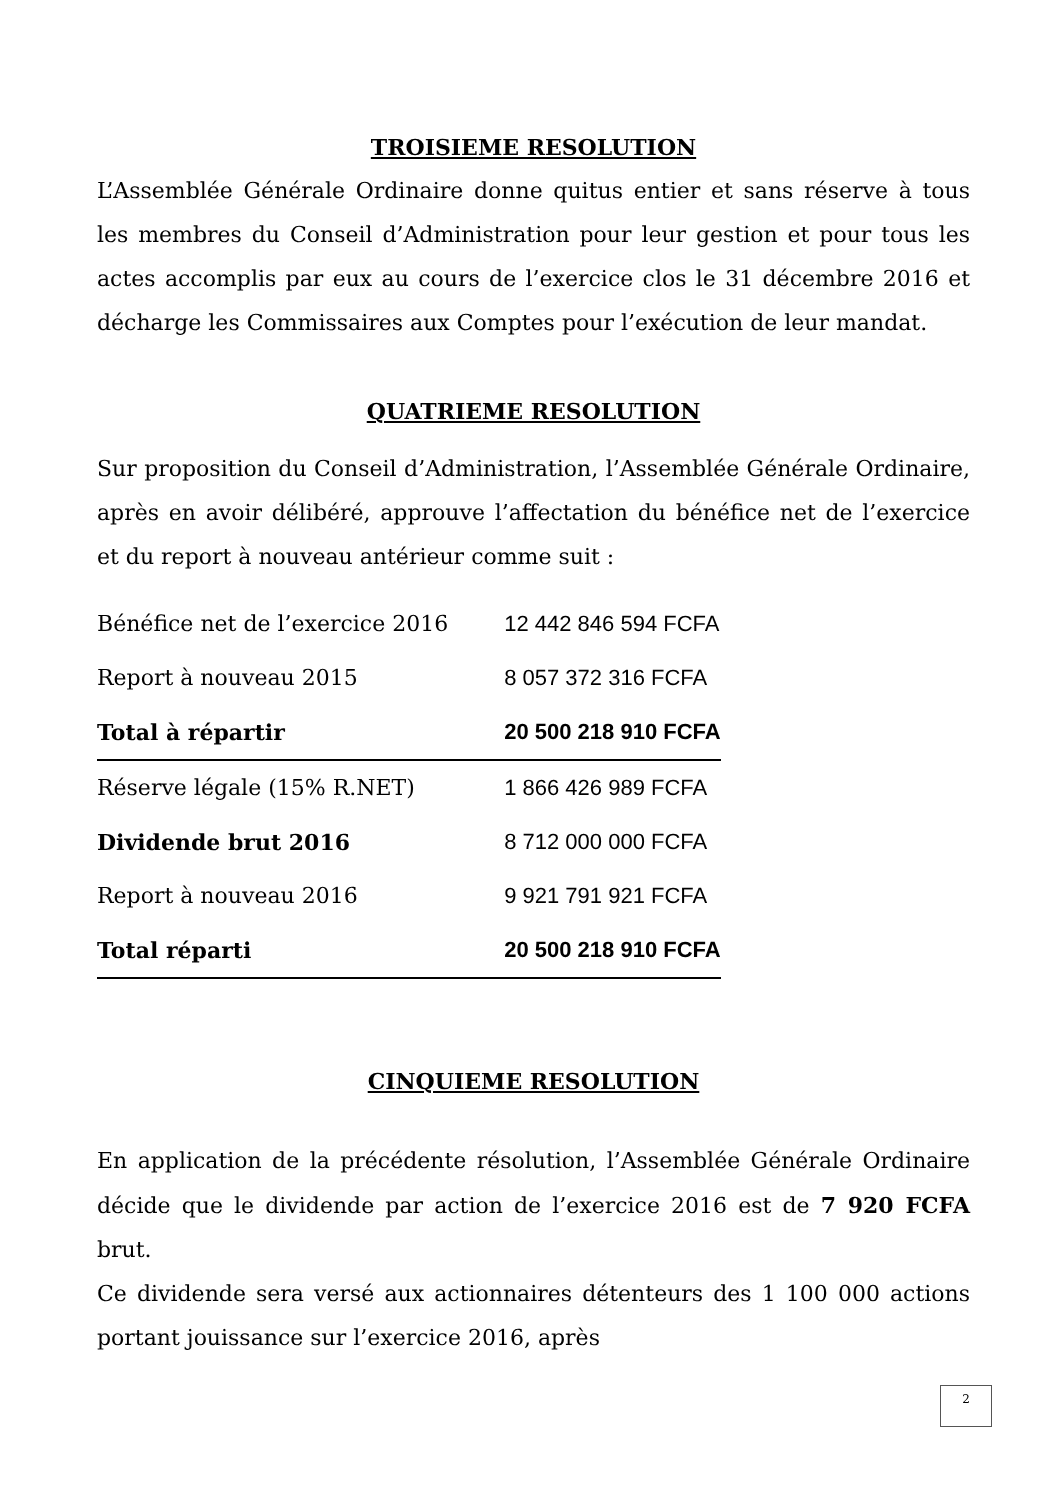TROISIEME RESOLUTION
L’Assemblée Générale Ordinaire donne quitus entier et sans réserve à tous les membres du Conseil d’Administration pour leur gestion et pour tous les actes accomplis par eux au cours de l’exercice clos le 31 décembre 2016 et décharge les Commissaires aux Comptes pour l’exécution de leur mandat.
QUATRIEME RESOLUTION
Sur proposition du Conseil d’Administration, l’Assemblée Générale Ordinaire, après en avoir délibéré, approuve l’affectation du bénéfice net de l’exercice et du report à nouveau antérieur comme suit :
| Bénéfice net de l’exercice 2016 | 12 442 846 594 FCFA |
| Report à nouveau 2015 | 8 057 372 316 FCFA |
| Total à répartir | 20 500 218 910 FCFA |
| Réserve légale (15% R.NET) | 1 866 426 989 FCFA |
| Dividende brut 2016 | 8 712 000 000 FCFA |
| Report à nouveau 2016 | 9 921 791 921 FCFA |
| Total réparti | 20 500 218 910 FCFA |
CINQUIEME RESOLUTION
En application de la précédente résolution, l’Assemblée Générale Ordinaire décide que le dividende par action de l’exercice 2016 est de 7 920 FCFA brut.
Ce dividende sera versé aux actionnaires détenteurs des 1 100 000 actions portant jouissance sur l’exercice 2016, après
2